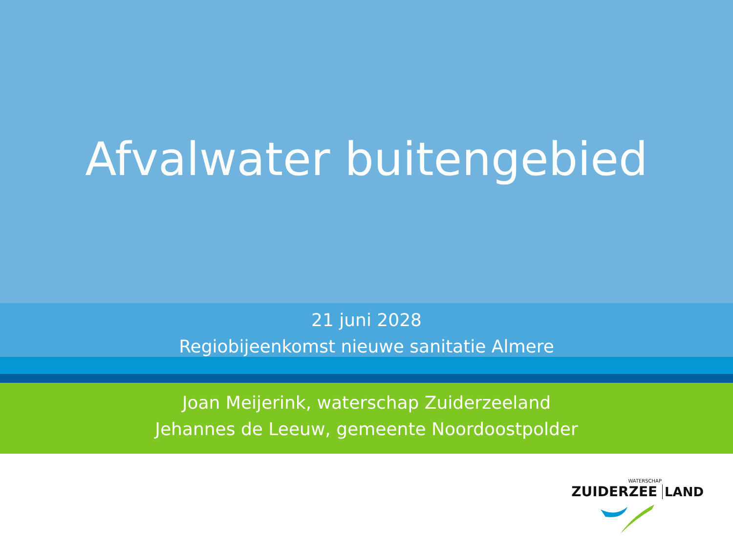Afvalwater buitengebied
21 juni 2028
Regiobijeenkomst nieuwe sanitatie Almere
Joan Meijerink, waterschap Zuiderzeeland
Jehannes de Leeuw, gemeente Noordoostpolder
WATERSCHAP
ZUIDERZEE LAND